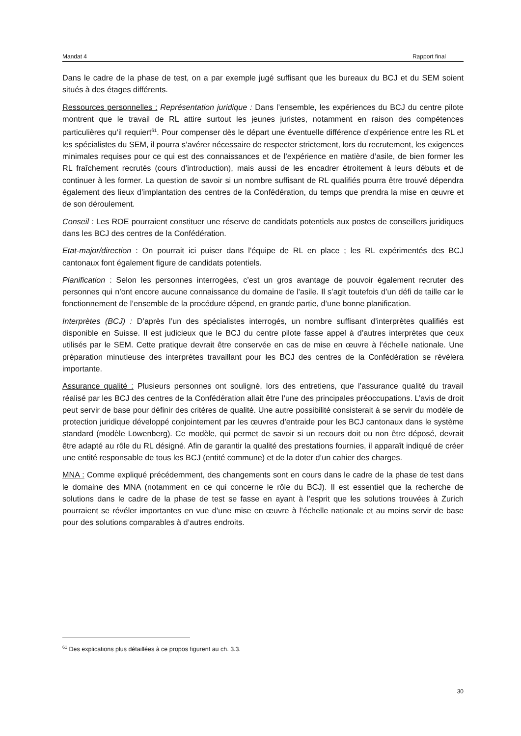Mandat 4 Rapport final
Dans le cadre de la phase de test, on a par exemple jugé suffisant que les bureaux du BCJ et du SEM soient situés à des étages différents.
Ressources personnelles : Représentation juridique : Dans l’ensemble, les expériences du BCJ du centre pilote montrent que le travail de RL attire surtout les jeunes juristes, notamment en raison des compétences particulières qu’il requiert<sup>61</sup>. Pour compenser dès le départ une éventuelle différence d’expérience entre les RL et les spécialistes du SEM, il pourra s’avérer nécessaire de respecter strictement, lors du recrutement, les exigences minimales requises pour ce qui est des connaissances et de l’expérience en matière d’asile, de bien former les RL fraîchement recrutés (cours d’introduction), mais aussi de les encadrer étroitement à leurs débuts et de continuer à les former. La question de savoir si un nombre suffisant de RL qualifiés pourra être trouvé dépendra également des lieux d’implantation des centres de la Confédération, du temps que prendra la mise en œuvre et de son déroulement.
Conseil : Les ROE pourraient constituer une réserve de candidats potentiels aux postes de conseillers juridiques dans les BCJ des centres de la Confédération.
Etat-major/direction : On pourrait ici puiser dans l’équipe de RL en place ; les RL expérimentés des BCJ cantonaux font également figure de candidats potentiels.
Planification : Selon les personnes interrogées, c’est un gros avantage de pouvoir également recruter des personnes qui n’ont encore aucune connaissance du domaine de l’asile. Il s’agit toutefois d’un défi de taille car le fonctionnement de l’ensemble de la procédure dépend, en grande partie, d’une bonne planification.
Interprètes (BCJ) : D’après l’un des spécialistes interrogés, un nombre suffisant d’interprètes qualifiés est disponible en Suisse. Il est judicieux que le BCJ du centre pilote fasse appel à d’autres interprètes que ceux utilisés par le SEM. Cette pratique devrait être conservée en cas de mise en œuvre à l’échelle nationale. Une préparation minutieuse des interprètes travaillant pour les BCJ des centres de la Confédération se révélera importante.
Assurance qualité : Plusieurs personnes ont souligné, lors des entretiens, que l’assurance qualité du travail réalisé par les BCJ des centres de la Confédération allait être l’une des principales préoccupations. L’avis de droit peut servir de base pour définir des critères de qualité. Une autre possibilité consisterait à se servir du modèle de protection juridique développé conjointement par les œuvres d’entraide pour les BCJ cantonaux dans le système standard (modèle Löwenberg). Ce modèle, qui permet de savoir si un recours doit ou non être déposé, devrait être adapté au rôle du RL désigné. Afin de garantir la qualité des prestations fournies, il apparaît indiqué de créer une entité responsable de tous les BCJ (entité commune) et de la doter d’un cahier des charges.
MNA : Comme expliqué précédemment, des changements sont en cours dans le cadre de la phase de test dans le domaine des MNA (notamment en ce qui concerne le rôle du BCJ). Il est essentiel que la recherche de solutions dans le cadre de la phase de test se fasse en ayant à l’esprit que les solutions trouvées à Zurich pourraient se révéler importantes en vue d’une mise en œuvre à l’échelle nationale et au moins servir de base pour des solutions comparables à d’autres endroits.
<sup>61</sup> Des explications plus détaillées à ce propos figurent au ch. 3.3.
30